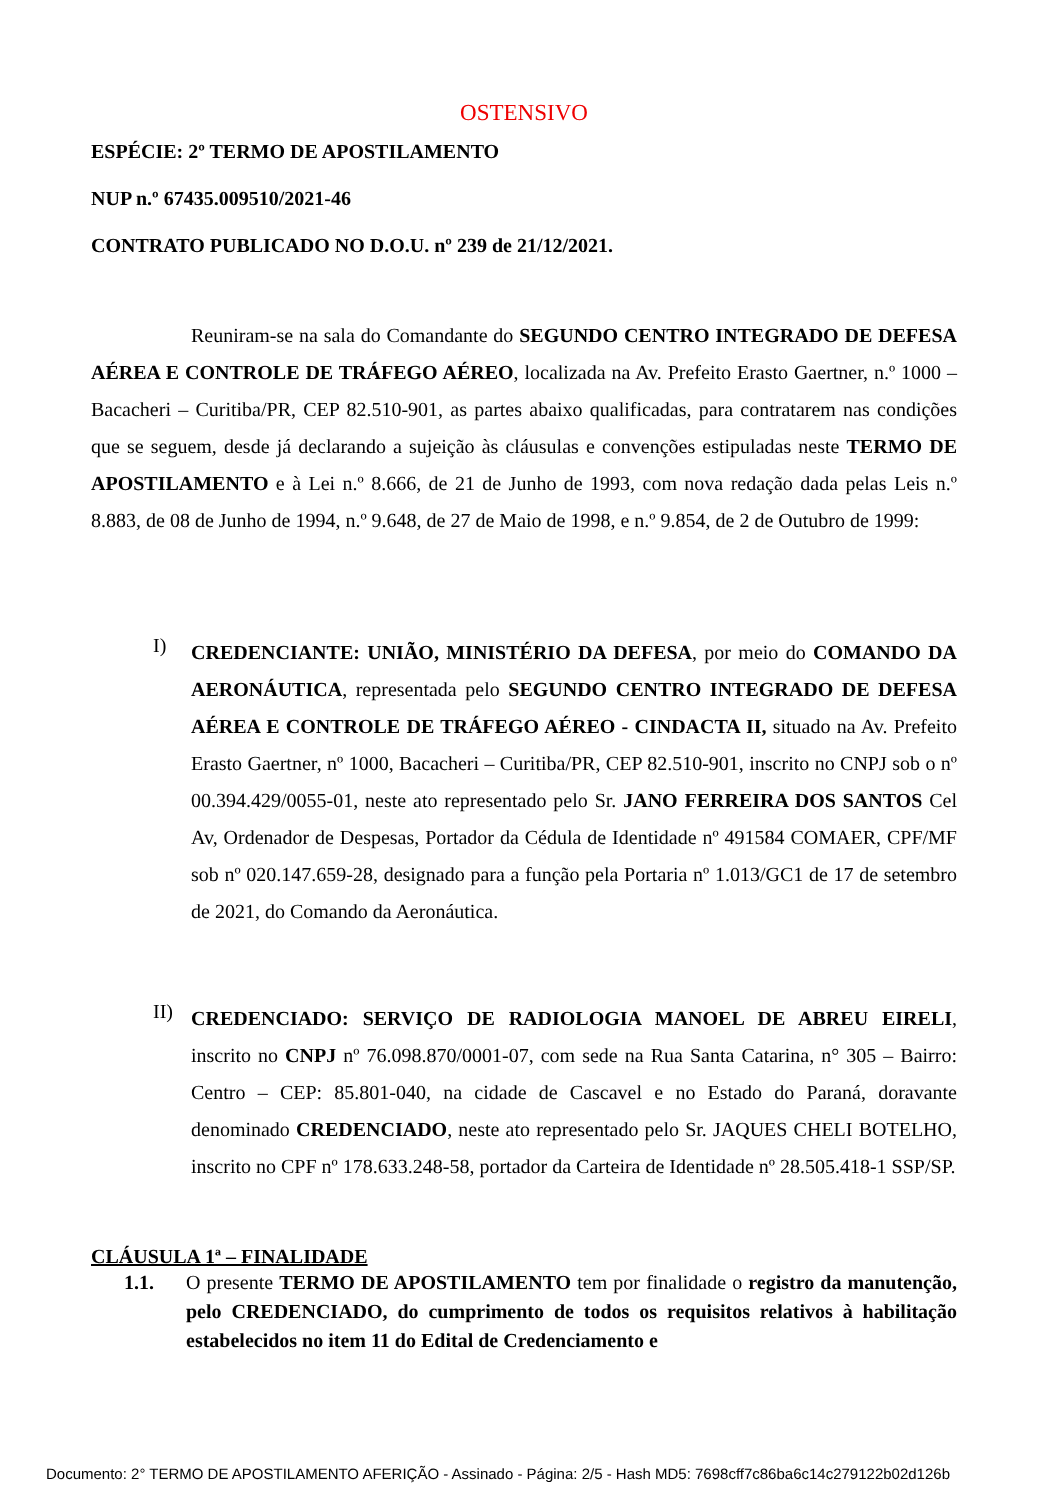OSTENSIVO
ESPÉCIE: 2º TERMO DE APOSTILAMENTO
NUP n.º 67435.009510/2021-46
CONTRATO PUBLICADO NO D.O.U. nº 239 de 21/12/2021.
Reuniram-se na sala do Comandante do SEGUNDO CENTRO INTEGRADO DE DEFESA AÉREA E CONTROLE DE TRÁFEGO AÉREO, localizada na Av. Prefeito Erasto Gaertner, n.º 1000 – Bacacheri – Curitiba/PR, CEP 82.510-901, as partes abaixo qualificadas, para contratarem nas condições que se seguem, desde já declarando a sujeição às cláusulas e convenções estipuladas neste TERMO DE APOSTILAMENTO e à Lei n.º 8.666, de 21 de Junho de 1993, com nova redação dada pelas Leis n.º 8.883, de 08 de Junho de 1994, n.º 9.648, de 27 de Maio de 1998, e n.º 9.854, de 2 de Outubro de 1999:
I)
CREDENCIANTE: UNIÃO, MINISTÉRIO DA DEFESA, por meio do COMANDO DA AERONÁUTICA, representada pelo SEGUNDO CENTRO INTEGRADO DE DEFESA AÉREA E CONTROLE DE TRÁFEGO AÉREO - CINDACTA II, situado na Av. Prefeito Erasto Gaertner, nº 1000, Bacacheri – Curitiba/PR, CEP 82.510-901, inscrito no CNPJ sob o nº 00.394.429/0055-01, neste ato representado pelo Sr. JANO FERREIRA DOS SANTOS Cel Av, Ordenador de Despesas, Portador da Cédula de Identidade nº 491584 COMAER, CPF/MF sob nº 020.147.659-28, designado para a função pela Portaria nº 1.013/GC1 de 17 de setembro de 2021, do Comando da Aeronáutica.
II)
CREDENCIADO: SERVIÇO DE RADIOLOGIA MANOEL DE ABREU EIRELI, inscrito no CNPJ nº 76.098.870/0001-07, com sede na Rua Santa Catarina, n° 305 – Bairro: Centro – CEP: 85.801-040, na cidade de Cascavel e no Estado do Paraná, doravante denominado CREDENCIADO, neste ato representado pelo Sr. JAQUES CHELI BOTELHO, inscrito no CPF nº 178.633.248-58, portador da Carteira de Identidade nº 28.505.418-1 SSP/SP.
CLÁUSULA 1ª – FINALIDADE
1.1.
O presente TERMO DE APOSTILAMENTO tem por finalidade o registro da manutenção, pelo CREDENCIADO, do cumprimento de todos os requisitos relativos à habilitação estabelecidos no item 11 do Edital de Credenciamento e
Documento: 2° TERMO DE APOSTILAMENTO AFERIÇÃO - Assinado - Página: 2/5 - Hash MD5: 7698cff7c86ba6c14c279122b02d126b